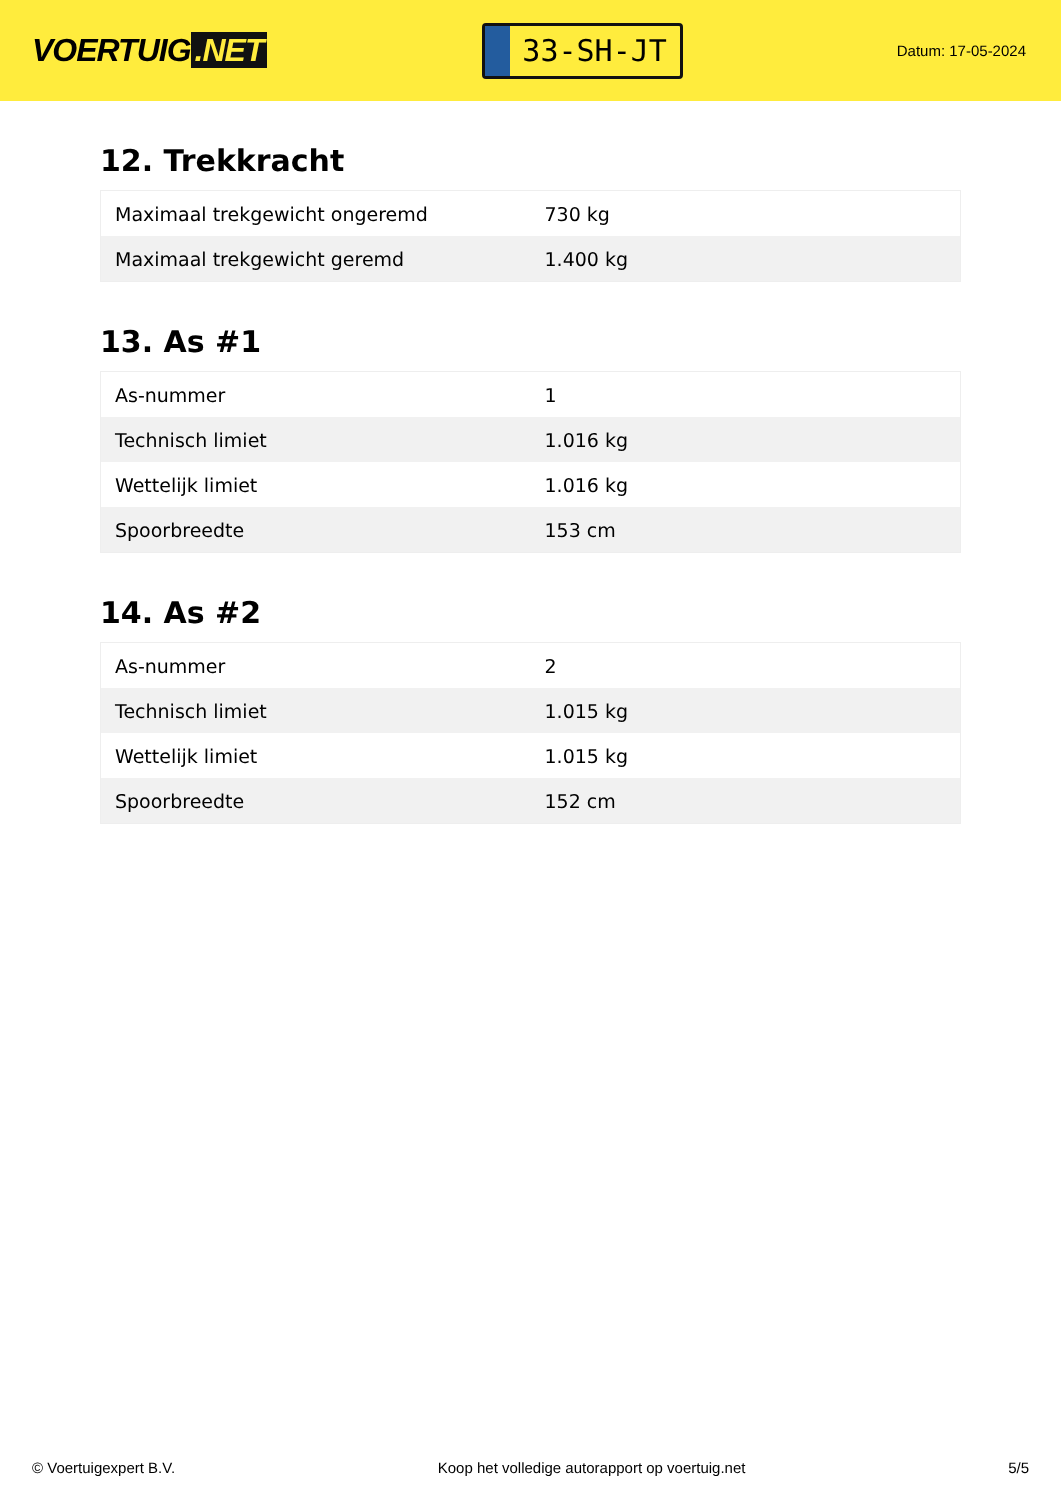VOERTUIG.NET
33-SH-JT
Datum: 17-05-2024
12. Trekkracht
| Maximaal trekgewicht ongeremd | 730 kg |
| Maximaal trekgewicht geremd | 1.400 kg |
13. As #1
| As-nummer | 1 |
| Technisch limiet | 1.016 kg |
| Wettelijk limiet | 1.016 kg |
| Spoorbreedte | 153 cm |
14. As #2
| As-nummer | 2 |
| Technisch limiet | 1.015 kg |
| Wettelijk limiet | 1.015 kg |
| Spoorbreedte | 152 cm |
© Voertuigexpert B.V. Koop het volledige autorapport op voertuig.net 5/5